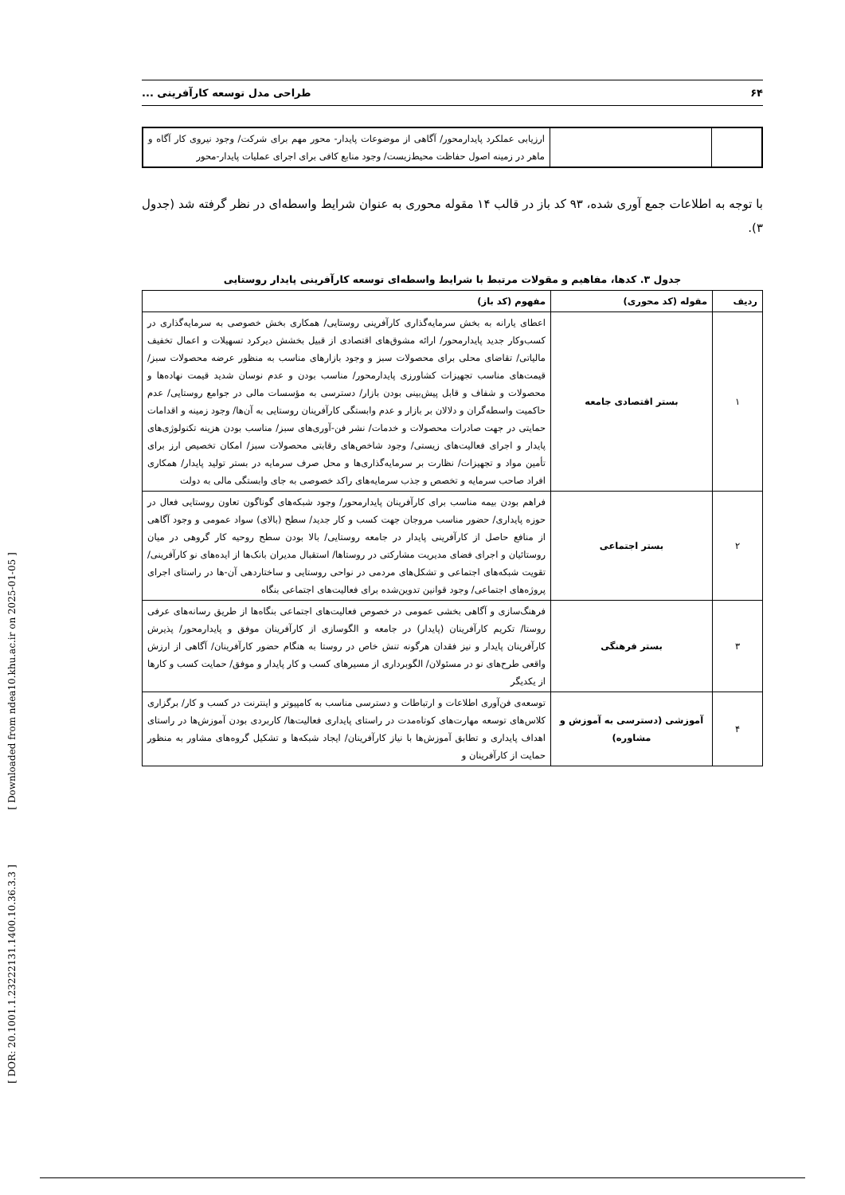۶۴ طراحی مدل توسعه کارآفرینی ...
| | | ارزیابی عملکرد پایدارمحور/ آگاهی از موضوعات پایدار- محور مهم برای شرکت/ وجود نیروی کار آگاه و ماهر در زمینه اصول حفاظت محیط‌زیست/ وجود منابع کافی برای اجرای عملیات پایدار-محور |
با توجه به اطلاعات جمع آوری شده، ۹۳ کد باز در قالب ۱۴ مقوله محوری به عنوان شرایط واسطه‌ای در نظر گرفته شد (جدول ۳).
جدول ۳. کدها، مفاهیم و مقولات مرتبط با شرایط واسطه‌ای توسعه کارآفرینی پایدار روستایی
| ردیف | مقوله (کد محوری) | مفهوم (کد باز) |
| --- | --- | --- |
| ۱ | بستر اقتصادی جامعه | اعطای یارانه به بخش سرمایه‌گذاری کارآفرینی روستایی/ همکاری بخش خصوصی به سرمایه‌گذاری در کسب‌وکار جدید پایدارمحور/ ارائه مشوق‌های اقتصادی از قبیل بخشش دیرکرد تسهیلات و اعمال تخفیف مالیاتی/ تقاضای محلی برای محصولات سبز و وجود بازارهای مناسب به منظور عرضه محصولات سبز/ قیمت‌های مناسب تجهیزات کشاورزی پایدارمحور/ مناسب بودن و عدم نوسان شدید قیمت نهاده‌ها و محصولات و شفاف و قابل پیش‌بینی بودن بازار/ دسترسی به مؤسسات مالی در جوامع روستایی/ عدم حاکمیت واسطه‌گران و دلالان بر بازار و عدم وابستگی کارآفرینان روستایی به آن‌ها/ وجود زمینه و اقدامات حمایتی در جهت صادرات محصولات و خدمات/ نشر فن-آوری‌های سبز/ مناسب بودن هزینه تکنولوژی‌های پایدار و اجرای فعالیت‌های زیستی/ وجود شاخص‌های رقابتی محصولات سبز/ امکان تخصیص ارز برای تأمین مواد و تجهیزات/ نظارت بر سرمایه‌گذاری‌ها و محل صرف سرمایه در بستر تولید پایدار/ همکاری افراد صاحب سرمایه و تخصص و جذب سرمایه‌های راکد خصوصی به جای وابستگی مالی به دولت |
| ۲ | بستر اجتماعی | فراهم بودن بیمه مناسب برای کارآفرینان پایدارمحور/ وجود شبکه‌های گوناگون تعاون روستایی فعال در حوزه پایداری/ حضور مناسب مروجان جهت کسب و کار جدید/ سطح (بالای) سواد عمومی و وجود آگاهی از منافع حاصل از کارآفرینی پایدار در جامعه روستایی/ بالا بودن سطح روحیه کار گروهی در میان روستائیان و اجرای فضای مدیریت مشارکتی در روستاها/ استقبال مدیران بانک‌ها از ایده‌های نو کارآفرینی/ تقویت شبکه‌های اجتماعی و تشکل‌های مردمی در نواحی روستایی و ساختاردهی آن-ها در راستای اجرای پروژه‌های اجتماعی/ وجود قوانین تدوین‌شده برای فعالیت‌های اجتماعی بنگاه |
| ۳ | بستر فرهنگی | فرهنگ‌سازی و آگاهی بخشی عمومی در خصوص فعالیت‌های اجتماعی بنگاه‌ها از طریق رسانه‌های عرفی روستا/ تکریم کارآفرینان (پایدار) در جامعه و الگوسازی از کارآفرینان موفق و پایدارمحور/ پذیرش کارآفرینان پایدار و نیز فقدان هرگونه تنش خاص در روستا به هنگام حضور کارآفرینان/ آگاهی از ارزش واقعی طرح‌های نو در مسئولان/ الگوبرداری از مسیرهای کسب و کار پایدار و موفق/ حمایت کسب و کارها از یکدیگر |
| ۴ | آموزشی (دسترسی به آموزش و مشاوره) | توسعه‌ی فن‌آوری اطلاعات و ارتباطات و دسترسی مناسب به کامپیوتر و اینترنت در کسب و کار/ برگزاری کلاس‌های توسعه مهارت‌های کوتاه‌مدت در راستای پایداری فعالیت‌ها/ کاربردی بودن آموزش‌ها در راستای اهداف پایداری و تطابق آموزش‌ها با نیاز کارآفرینان/ ایجاد شبکه‌ها و تشکیل گروه‌های مشاور به منظور حمایت از کارآفرینان و |
[ DOR: 20.1001.1.23222131.1400.10.36.3.3 ] [ Downloaded from ndea10.khu.ac.ir on 2025-01-05 ]